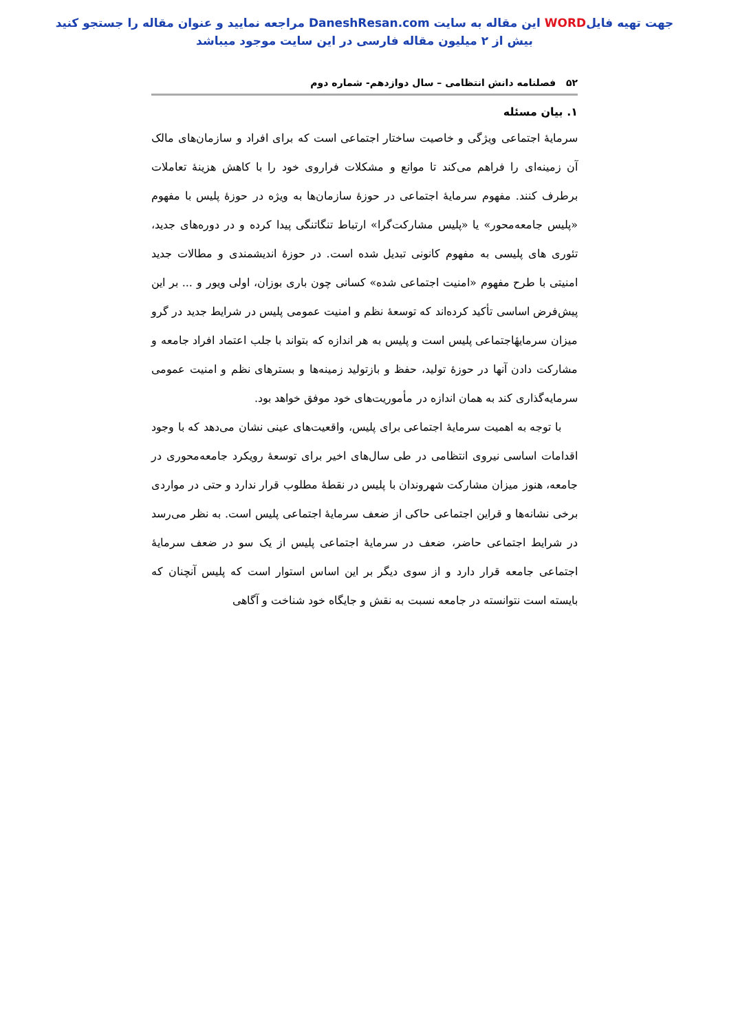جهت تهیه فایلWORD این مقاله به سایت DaneshResan.com مراجعه نمایید و عنوان مقاله را جستجو کنید
بیش از ۲ میلیون مقاله فارسی در این سایت موجود میباشد
۵۲ فصلنامه دانش انتظامی – سال دوازدهم- شماره دوم
۱. بیان مسئله
سرمایهٔ اجتماعی ویژگی و خاصیت ساختار اجتماعی است که برای افراد و سازمان‌های مالک آن زمینه‌ای را فراهم می‌کند تا موانع و مشکلات فراروی خود را با کاهش هزینهٔ تعاملات برطرف کنند. مفهوم سرمایهٔ اجتماعی در حوزهٔ سازمان‌ها به ویژه در حوزهٔ پلیس با مفهوم «پلیس جامعه‌محور» یا «پلیس مشارکت‌گرا» ارتباط تنگاتنگی پیدا کرده و در دوره‌های جدید، تئوری های پلیسی به مفهوم کانونی تبدیل شده است. در حوزهٔ اندیشمندی و مطالات جدید امنیتی با طرح مفهوم «امنیت اجتماعی شده» کسانی چون باری بوزان، اولی ویور و ... بر این پیش‌فرض اساسی تأکید کرده‌اند که توسعهٔ نظم و امنیت عمومی پلیس در شرایط جدید در گرو میزان سرمایهٔاجتماعی پلیس است و پلیس به هر اندازه که بتواند با جلب اعتماد افراد جامعه و مشارکت دادن آنها در حوزهٔ تولید، حفظ و بازتولید زمینه‌ها و بسترهای نظم و امنیت عمومی سرمایه‌گذاری کند به همان اندازه در مأموریت‌های خود موفق خواهد بود.
با توجه به اهمیت سرمایهٔ اجتماعی برای پلیس، واقعیت‌های عینی نشان می‌دهد که با وجود اقدامات اساسی نیروی انتظامی در طی سال‌های اخیر برای توسعهٔ رویکرد جامعه‌محوری در جامعه، هنوز میزان مشارکت شهروندان با پلیس در نقطهٔ مطلوب قرار ندارد و حتی در مواردی برخی نشانه‌ها و قراین اجتماعی حاکی از ضعف سرمایهٔ اجتماعی پلیس است. به نظر می‌رسد در شرایط اجتماعی حاضر، ضعف در سرمایهٔ اجتماعی پلیس از یک سو در ضعف سرمایهٔ اجتماعی جامعه قرار دارد و از سوی دیگر بر این اساس استوار است که پلیس آنچنان که بایسته است نتوانسته در جامعه نسبت به نقش و جایگاه خود شناخت و آگاهی